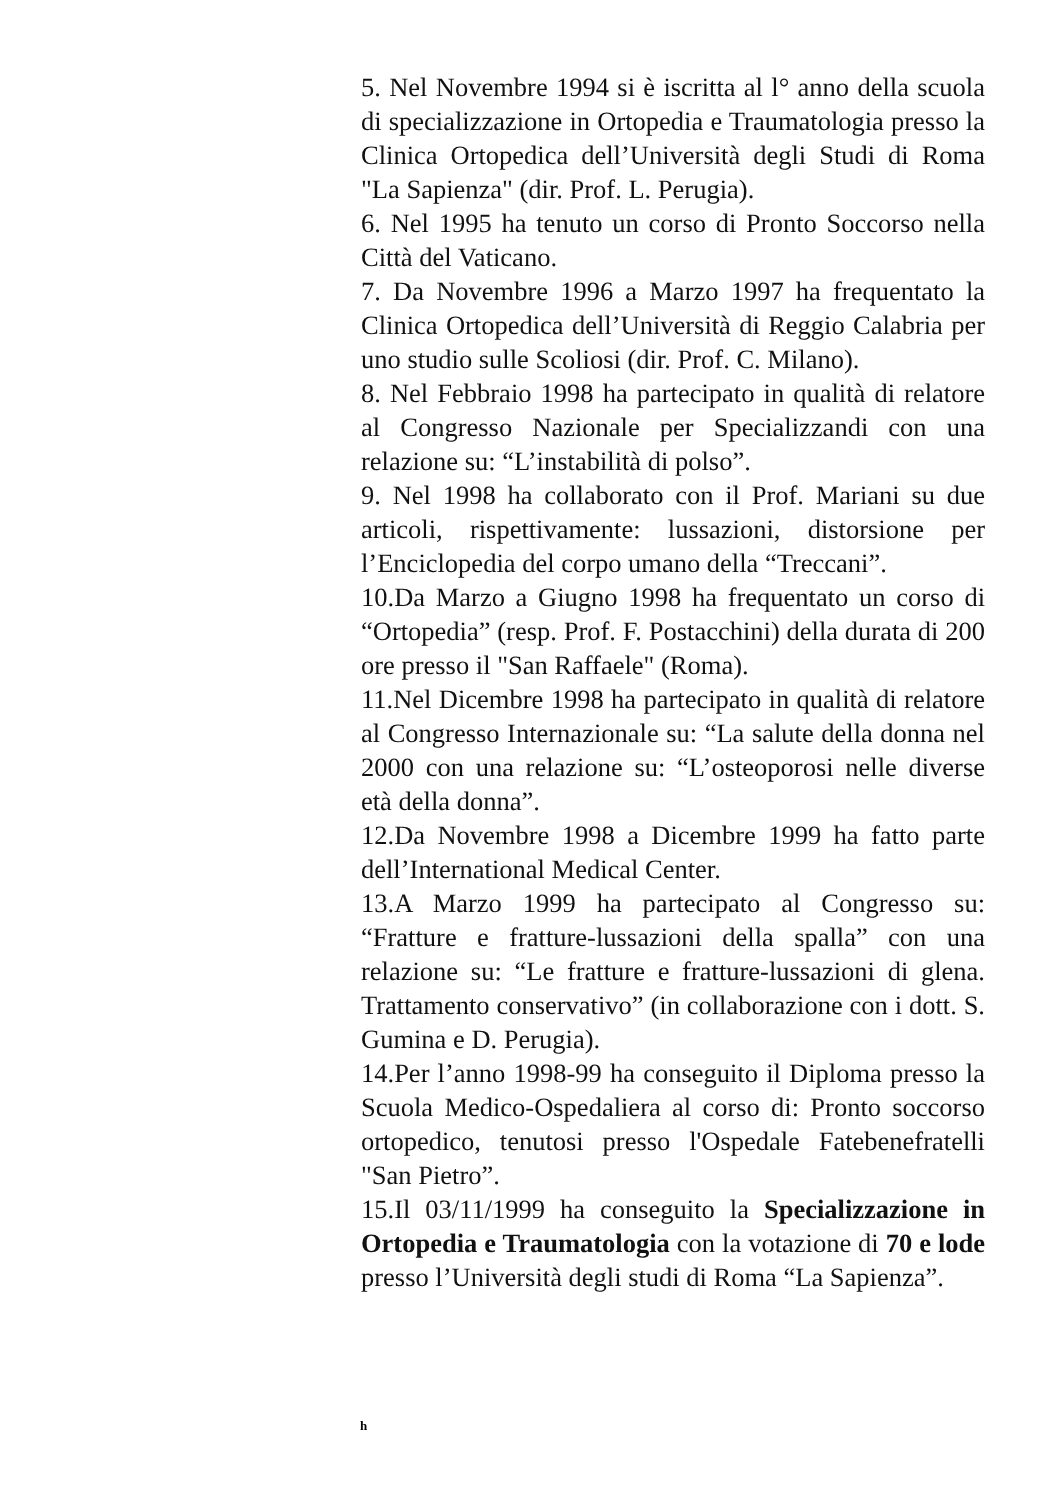5. Nel Novembre 1994 si è iscritta al l° anno della scuola di specializzazione in Ortopedia e Traumatologia presso la Clinica Ortopedica dell’Università degli Studi di Roma "La Sapienza" (dir. Prof. L. Perugia).
6. Nel 1995 ha tenuto un corso di Pronto Soccorso nella Città del Vaticano.
7. Da Novembre 1996 a Marzo 1997 ha frequentato la Clinica Ortopedica dell’Università di Reggio Calabria per uno studio sulle Scoliosi (dir. Prof. C. Milano).
8. Nel Febbraio 1998 ha partecipato in qualità di relatore al Congresso Nazionale per Specializzandi con una relazione su: “L’instabilità di polso”.
9. Nel 1998 ha collaborato con il Prof. Mariani su due articoli, rispettivamente: lussazioni, distorsione per l’Enciclopedia del corpo umano della “Treccani”.
10.Da Marzo a Giugno 1998 ha frequentato un corso di “Ortopedia” (resp. Prof. F. Postacchini) della durata di 200 ore presso il "San Raffaele" (Roma).
11.Nel Dicembre 1998 ha partecipato in qualità di relatore al Congresso Internazionale su: “La salute della donna nel 2000 con una relazione su: “L’osteoporosi nelle diverse età della donna”.
12.Da Novembre 1998 a Dicembre 1999 ha fatto parte dell’International Medical Center.
13.A Marzo 1999 ha partecipato al Congresso su: “Fratture e fratture-lussazioni della spalla” con una relazione su: “Le fratture e fratture-lussazioni di glena. Trattamento conservativo” (in collaborazione con i dott. S. Gumina e D. Perugia).
14.Per l’anno 1998-99 ha conseguito il Diploma presso la Scuola Medico-Ospedaliera al corso di: Pronto soccorso ortopedico, tenutosi presso l'Ospedale Fatebenefratelli "San Pietro”.
15.Il 03/11/1999 ha conseguito la Specializzazione in Ortopedia e Traumatologia con la votazione di 70 e lode presso l’Università degli studi di Roma “La Sapienza”.
h